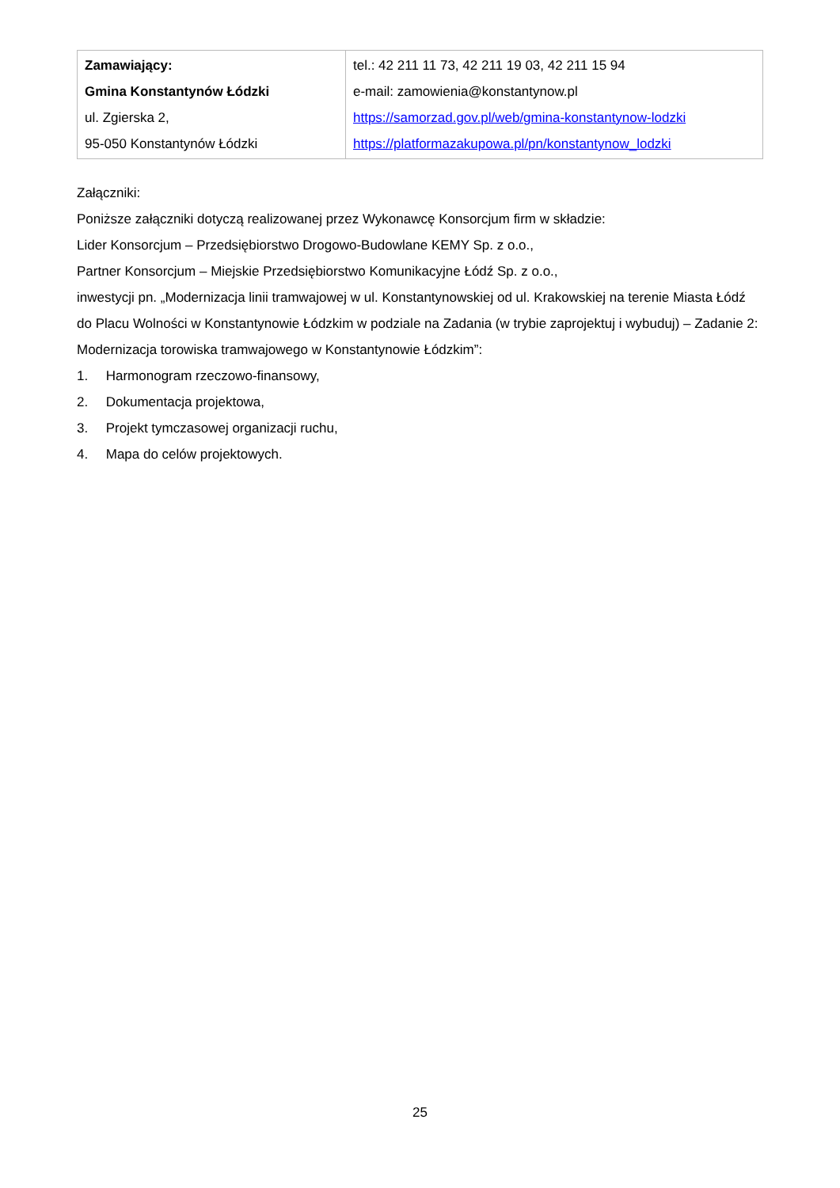| Zamawiający: Gmina Konstantynów Łódzki ul. Zgierska 2, 95-050 Konstantynów Łódzki | tel.: 42 211 11 73, 42 211 19 03, 42 211 15 94 e-mail: zamowienia@konstantynow.pl https://samorzad.gov.pl/web/gmina-konstantynow-lodzki https://platformazakupowa.pl/pn/konstantynow_lodzki |
Załączniki:
Poniższe załączniki dotyczą realizowanej przez Wykonawcę Konsorcjum firm w składzie:
Lider Konsorcjum – Przedsiębiorstwo Drogowo-Budowlane KEMY Sp. z o.o.,
Partner Konsorcjum – Miejskie Przedsiębiorstwo Komunikacyjne Łódź Sp. z o.o.,
inwestycji pn. „Modernizacja linii tramwajowej w ul. Konstantynowskiej od ul. Krakowskiej na terenie Miasta Łódź do Placu Wolności w Konstantynowie Łódzkim w podziale na Zadania (w trybie zaprojektuj i wybuduj) – Zadanie 2: Modernizacja torowiska tramwajowego w Konstantynowie Łódzkim”:
1. Harmonogram rzeczowo-finansowy,
2. Dokumentacja projektowa,
3. Projekt tymczasowej organizacji ruchu,
4. Mapa do celów projektowych.
25